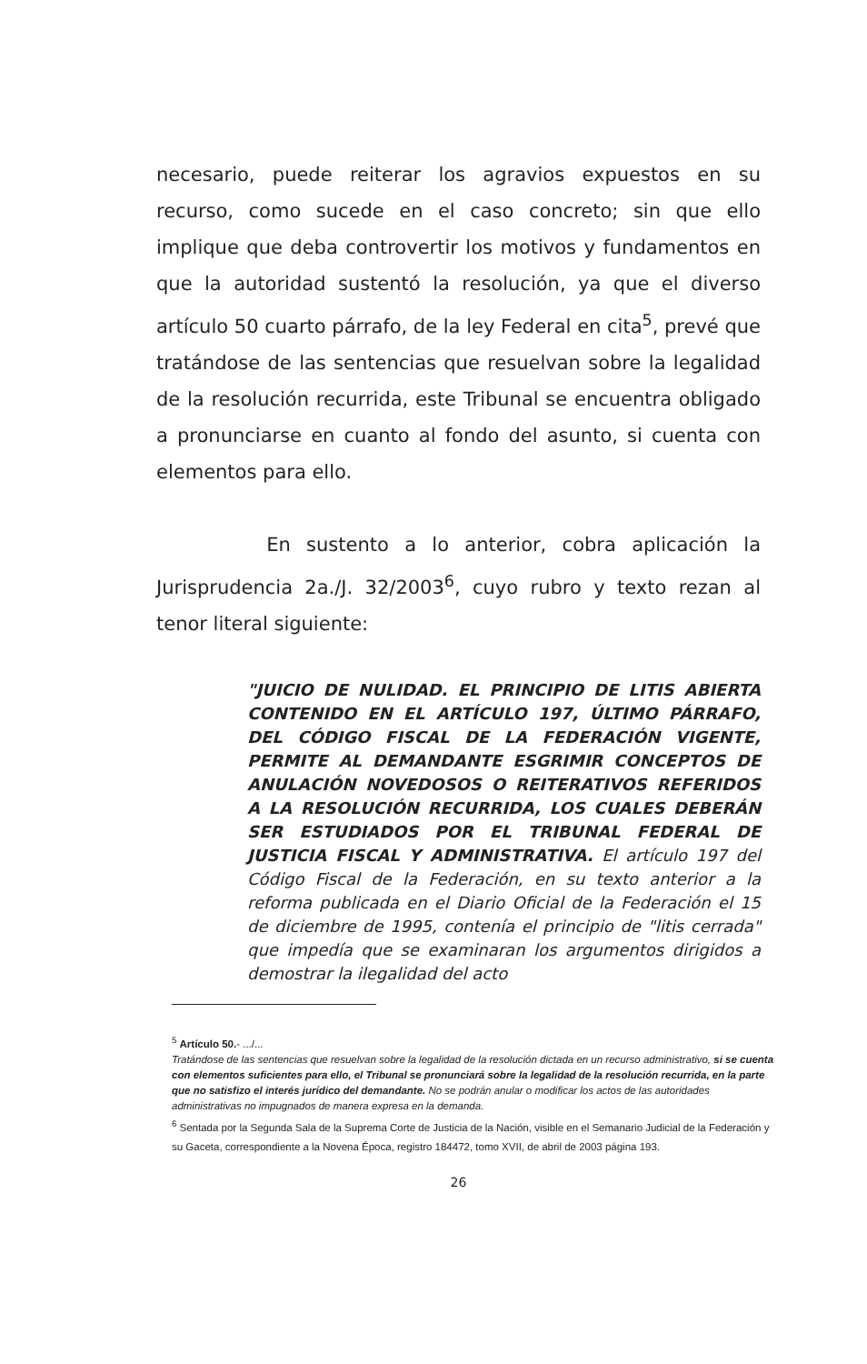necesario, puede reiterar los agravios expuestos en su recurso, como sucede en el caso concreto; sin que ello implique que deba controvertir los motivos y fundamentos en que la autoridad sustentó la resolución, ya que el diverso artículo 50 cuarto párrafo, de la ley Federal en cita<sup>5</sup>, prevé que tratándose de las sentencias que resuelvan sobre la legalidad de la resolución recurrida, este Tribunal se encuentra obligado a pronunciarse en cuanto al fondo del asunto, si cuenta con elementos para ello.
En sustento a lo anterior, cobra aplicación la Jurisprudencia 2a./J. 32/2003<sup>6</sup>, cuyo rubro y texto rezan al tenor literal siguiente:
"JUICIO DE NULIDAD. EL PRINCIPIO DE LITIS ABIERTA CONTENIDO EN EL ARTÍCULO 197, ÚLTIMO PÁRRAFO, DEL CÓDIGO FISCAL DE LA FEDERACIÓN VIGENTE, PERMITE AL DEMANDANTE ESGRIMIR CONCEPTOS DE ANULACIÓN NOVEDOSOS O REITERATIVOS REFERIDOS A LA RESOLUCIÓN RECURRIDA, LOS CUALES DEBERÁN SER ESTUDIADOS POR EL TRIBUNAL FEDERAL DE JUSTICIA FISCAL Y ADMINISTRATIVA. El artículo 197 del Código Fiscal de la Federación, en su texto anterior a la reforma publicada en el Diario Oficial de la Federación el 15 de diciembre de 1995, contenía el principio de "litis cerrada" que impedía que se examinaran los argumentos dirigidos a demostrar la ilegalidad del acto
<sup>5</sup> Artículo 50.- .../...
Tratándose de las sentencias que resuelvan sobre la legalidad de la resolución dictada en un recurso administrativo, si se cuenta con elementos suficientes para ello, el Tribunal se pronunciará sobre la legalidad de la resolución recurrida, en la parte que no satisfizo el interés jurídico del demandante. No se podrán anular o modificar los actos de las autoridades administrativas no impugnados de manera expresa en la demanda.
<sup>6</sup> Sentada por la Segunda Sala de la Suprema Corte de Justicia de la Nación, visible en el Semanario Judicial de la Federación y su Gaceta, correspondiente a la Novena Época, registro 184472, tomo XVII, de abril de 2003 página 193.
26